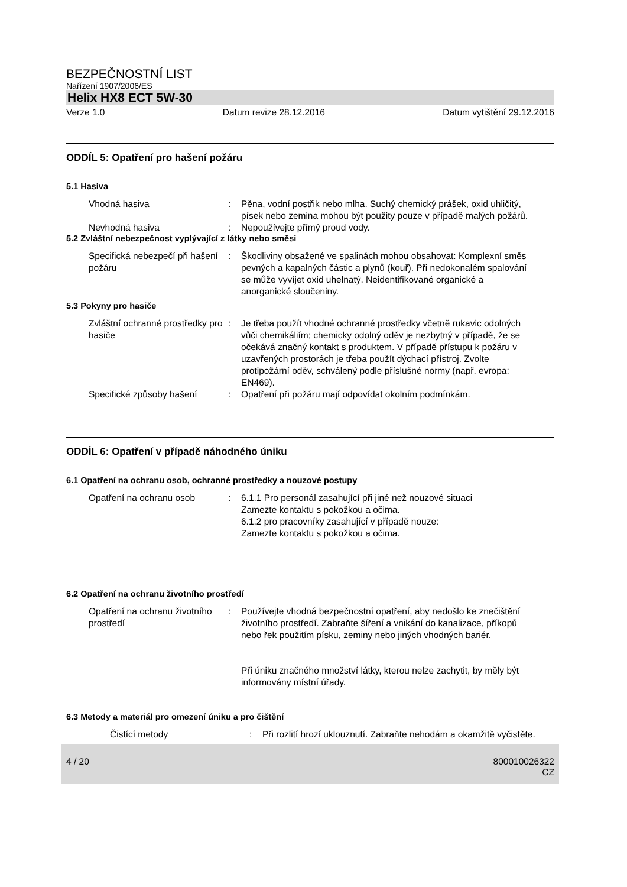BEZPEČNOSTNÍ LIST
Nařízení 1907/2006/ES
Helix HX8 ECT 5W-30
Verze 1.0 Datum revize 28.12.2016 Datum vytištění 29.12.2016
ODDÍL 5: Opatření pro hašení požáru
5.1 Hasiva
Vhodná hasiva : Pěna, vodní postřik nebo mlha. Suchý chemický prášek, oxid uhličitý, písek nebo zemina mohou být použity pouze v případě malých požárů.
Nevhodná hasiva : Nepoužívejte přímý proud vody.
5.2 Zvláštní nebezpečnost vyplývající z látky nebo směsi
Specifická nebezpečí při hašení požáru
: Škodliviny obsažené ve spalinách mohou obsahovat: Komplexní směs pevných a kapalných částic a plynů (kouř). Při nedokonalém spalování se může vyvíjet oxid uhelnatý. Neidentifikované organické a anorganické sloučeniny.
5.3 Pokyny pro hasiče
Zvláštní ochranné prostředky pro hasiče
: Je třeba použít vhodné ochranné prostředky včetně rukavic odolných vůči chemikáliím; chemicky odolný oděv je nezbytný v případě, že se očekává značný kontakt s produktem. V případě přístupu k požáru v uzavřených prostorách je třeba použít dýchací přístroj. Zvolte protipožární oděv, schválený podle příslušné normy (např. evropa: EN469).
Specifické způsoby hašení : Opatření při požáru mají odpovídat okolním podmínkám.
ODDÍL 6: Opatření v případě náhodného úniku
6.1 Opatření na ochranu osob, ochranné prostředky a nouzové postupy
Opatření na ochranu osob : 6.1.1 Pro personál zasahující při jiné než nouzové situaci
Zamezte kontaktu s pokožkou a očima.
6.1.2 pro pracovníky zasahující v případě nouze:
Zamezte kontaktu s pokožkou a očima.
6.2 Opatření na ochranu životního prostředí
Opatření na ochranu životního prostředí
: Používejte vhodná bezpečnostní opatření, aby nedošlo ke znečištění životního prostředí. Zabraňte šíření a vnikání do kanalizace, příkopů nebo řek použitím písku, zeminy nebo jiných vhodných bariér.
Při úniku značného množství látky, kterou nelze zachytit, by měly být informovány místní úřady.
6.3 Metody a materiál pro omezení úniku a pro čištění
Čistící metody : Při rozlití hrozí uklouznutí. Zabraňte nehodám a okamžitě vyčistěte.
4 / 20 800010026322
CZ